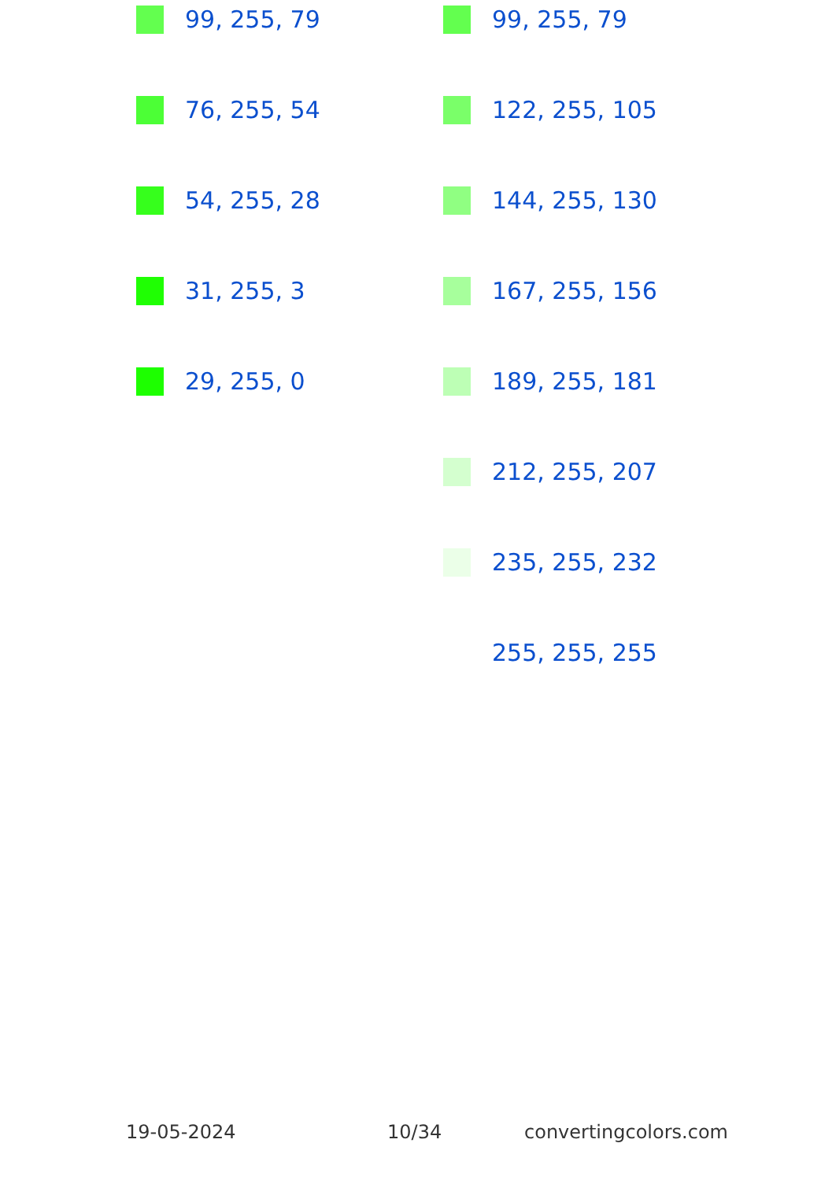99, 255, 79
76, 255, 54
54, 255, 28
31, 255, 3
29, 255, 0
99, 255, 79
122, 255, 105
144, 255, 130
167, 255, 156
189, 255, 181
212, 255, 207
235, 255, 232
255, 255, 255
19-05-2024 10/34 convertingcolors.com